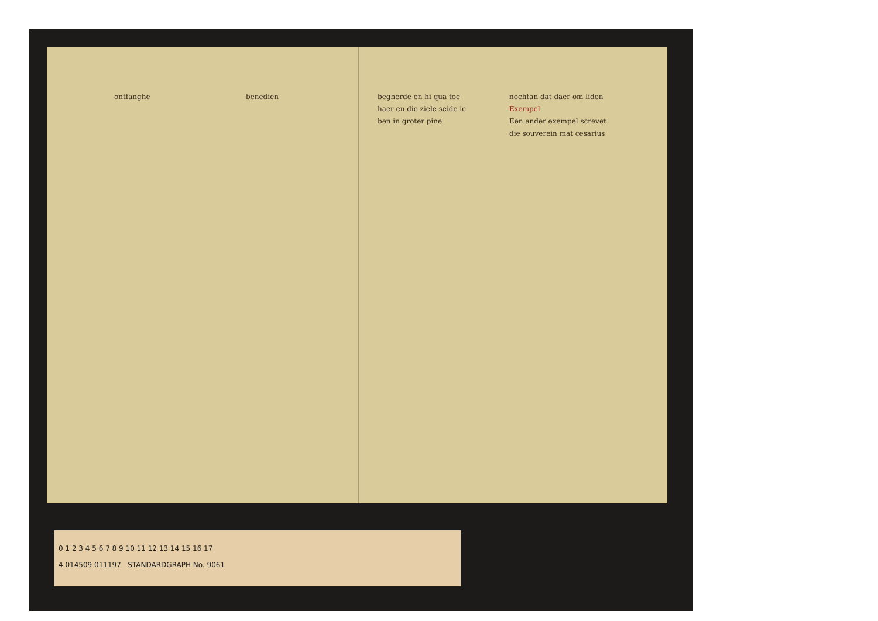ontfanghe benedien begherde en hi quā toe haer en die ziele seide ic ben in groter pine
nochtan dat daer om liden Exempel
Een ander exempel screvet die souverein mat cesarius
0 1 2 3 4 5 6 7 8 9 10 11 12 13 14 15 16 17
4 014509 011197 STANDARDGRAPH No. 9061